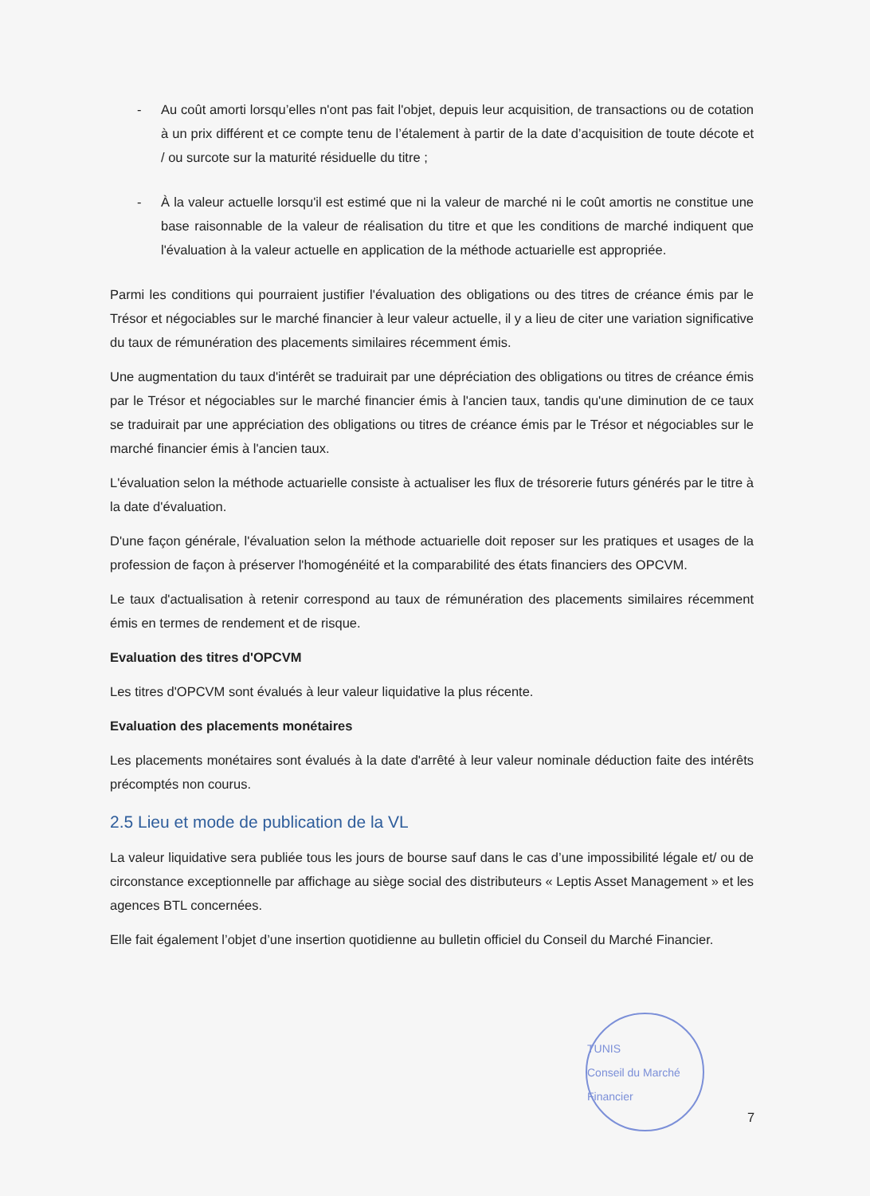- Au coût amorti lorsqu’elles n'ont pas fait l'objet, depuis leur acquisition, de transactions ou de cotation à un prix différent et ce compte tenu de l’étalement à partir de la date d’acquisition de toute décote et / ou surcote sur la maturité résiduelle du titre ;
- À la valeur actuelle lorsqu'il est estimé que ni la valeur de marché ni le coût amortis ne constitue une base raisonnable de la valeur de réalisation du titre et que les conditions de marché indiquent que l'évaluation à la valeur actuelle en application de la méthode actuarielle est appropriée.
Parmi les conditions qui pourraient justifier l'évaluation des obligations ou des titres de créance émis par le Trésor et négociables sur le marché financier à leur valeur actuelle, il y a lieu de citer une variation significative du taux de rémunération des placements similaires récemment émis.
Une augmentation du taux d'intérêt se traduirait par une dépréciation des obligations ou titres de créance émis par le Trésor et négociables sur le marché financier émis à l'ancien taux, tandis qu'une diminution de ce taux se traduirait par une appréciation des obligations ou titres de créance émis par le Trésor et négociables sur le marché financier émis à l'ancien taux.
L'évaluation selon la méthode actuarielle consiste à actualiser les flux de trésorerie futurs générés par le titre à la date d'évaluation.
D'une façon générale, l'évaluation selon la méthode actuarielle doit reposer sur les pratiques et usages de la profession de façon à préserver l'homogénéité et la comparabilité des états financiers des OPCVM.
Le taux d'actualisation à retenir correspond au taux de rémunération des placements similaires récemment émis en termes de rendement et de risque.
Evaluation des titres d'OPCVM
Les titres d'OPCVM sont évalués à leur valeur liquidative la plus récente.
Evaluation des placements monétaires
Les placements monétaires sont évalués à la date d'arrêté à leur valeur nominale déduction faite des intérêts précomptés non courus.
2.5 Lieu et mode de publication de la VL
La valeur liquidative sera publiée tous les jours de bourse sauf dans le cas d’une impossibilité légale et/ ou de circonstance exceptionnelle par affichage au siège social des distributeurs « Leptis Asset Management » et les agences BTL concernées.
Elle fait également l’objet d’une insertion quotidienne au bulletin officiel du Conseil du Marché Financier.
TUNIS
Conseil du Marché Financier
7